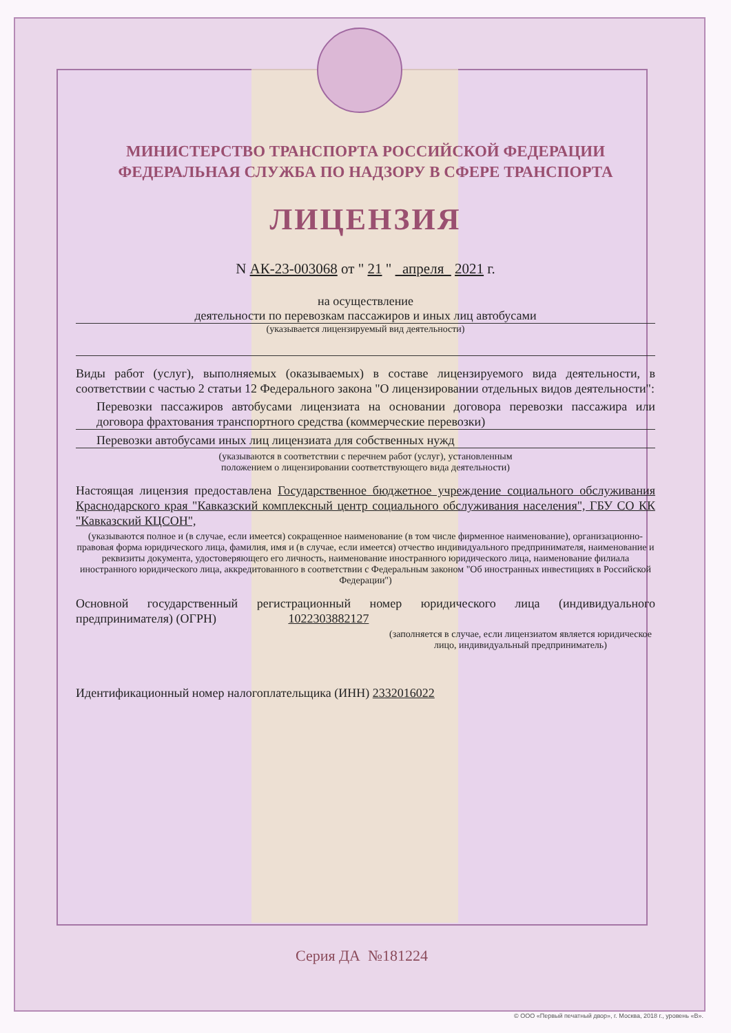МИНИСТЕРСТВО ТРАНСПОРТА РОССИЙСКОЙ ФЕДЕРАЦИИ
ФЕДЕРАЛЬНАЯ СЛУЖБА ПО НАДЗОРУ В СФЕРЕ ТРАНСПОРТА
ЛИЦЕНЗИЯ
N АК-23-003068 от " 21 " апреля 2021 г.
на осуществление
деятельности по перевозкам пассажиров и иных лиц автобусами
(указывается лицензируемый вид деятельности)
Виды работ (услуг), выполняемых (оказываемых) в составе лицензируемого вида деятельности, в соответствии с частью 2 статьи 12 Федерального закона "О лицензировании отдельных видов деятельности":
Перевозки пассажиров автобусами лицензиата на основании договора перевозки пассажира или договора фрахтования транспортного средства (коммерческие перевозки)
Перевозки автобусами иных лиц лицензиата для собственных нужд
(указываются в соответствии с перечнем работ (услуг), установленным
положением о лицензировании соответствующего вида деятельности)
Настоящая лицензия предоставлена Государственное бюджетное учреждение социального обслуживания Краснодарского края "Кавказский комплексный центр социального обслуживания населения", ГБУ СО КК "Кавказский КЦСОН",
(указываются полное и (в случае, если имеется) сокращенное наименование (в том числе фирменное наименование), организационно-правовая форма юридического лица, фамилия, имя и (в случае, если имеется) отчество индивидуального предпринимателя, наименование и реквизиты документа, удостоверяющего его личность, наименование иностранного юридического лица, наименование филиала иностранного юридического лица, аккредитованного в соответствии с Федеральным законом "Об иностранных инвестициях в Российской Федерации")
Основной государственный регистрационный номер юридического лица (индивидуального предпринимателя) (ОГРН) 1022303882127
(заполняется в случае, если лицензиатом является юридическое лицо, индивидуальный предприниматель)
Идентификационный номер налогоплательщика (ИНН) 2332016022
Серия ДА №181224
© ООО «Первый печатный двор», г. Москва, 2018 г., уровень «В».